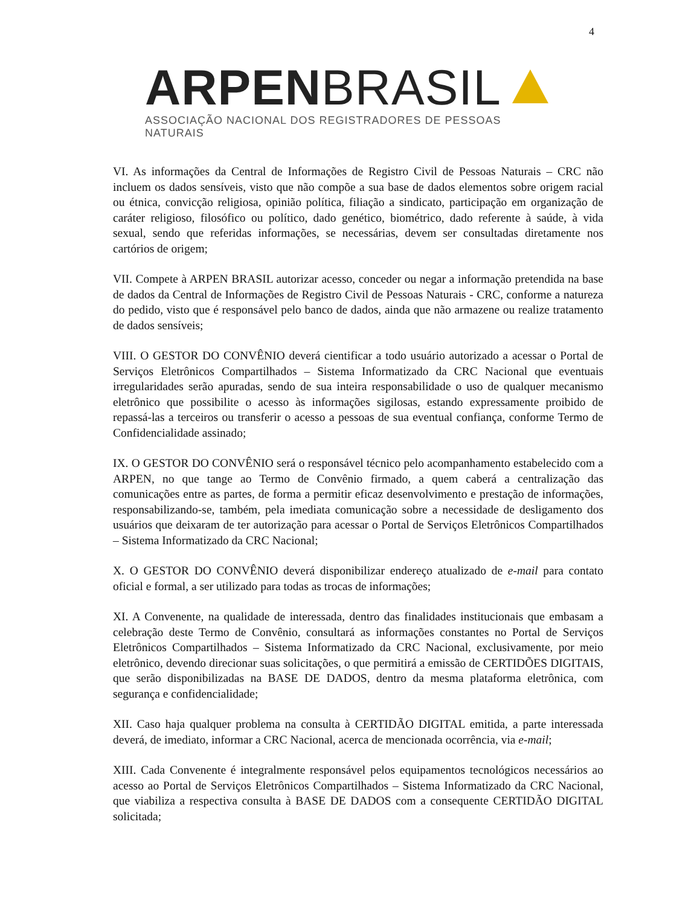4
ARPEN BRASIL
ASSOCIAÇÃO NACIONAL DOS REGISTRADORES DE PESSOAS NATURAIS
VI. As informações da Central de Informações de Registro Civil de Pessoas Naturais – CRC não incluem os dados sensíveis, visto que não compõe a sua base de dados elementos sobre origem racial ou étnica, convicção religiosa, opinião política, filiação a sindicato, participação em organização de caráter religioso, filosófico ou político, dado genético, biométrico, dado referente à saúde, à vida sexual, sendo que referidas informações, se necessárias, devem ser consultadas diretamente nos cartórios de origem;
VII. Compete à ARPEN BRASIL autorizar acesso, conceder ou negar a informação pretendida na base de dados da Central de Informações de Registro Civil de Pessoas Naturais - CRC, conforme a natureza do pedido, visto que é responsável pelo banco de dados, ainda que não armazene ou realize tratamento de dados sensíveis;
VIII. O GESTOR DO CONVÊNIO deverá cientificar a todo usuário autorizado a acessar o Portal de Serviços Eletrônicos Compartilhados – Sistema Informatizado da CRC Nacional que eventuais irregularidades serão apuradas, sendo de sua inteira responsabilidade o uso de qualquer mecanismo eletrônico que possibilite o acesso às informações sigilosas, estando expressamente proibido de repassá-las a terceiros ou transferir o acesso a pessoas de sua eventual confiança, conforme Termo de Confidencialidade assinado;
IX. O GESTOR DO CONVÊNIO será o responsável técnico pelo acompanhamento estabelecido com a ARPEN, no que tange ao Termo de Convênio firmado, a quem caberá a centralização das comunicações entre as partes, de forma a permitir eficaz desenvolvimento e prestação de informações, responsabilizando-se, também, pela imediata comunicação sobre a necessidade de desligamento dos usuários que deixaram de ter autorização para acessar o Portal de Serviços Eletrônicos Compartilhados – Sistema Informatizado da CRC Nacional;
X. O GESTOR DO CONVÊNIO deverá disponibilizar endereço atualizado de e-mail para contato oficial e formal, a ser utilizado para todas as trocas de informações;
XI. A Convenente, na qualidade de interessada, dentro das finalidades institucionais que embasam a celebração deste Termo de Convênio, consultará as informações constantes no Portal de Serviços Eletrônicos Compartilhados – Sistema Informatizado da CRC Nacional, exclusivamente, por meio eletrônico, devendo direcionar suas solicitações, o que permitirá a emissão de CERTIDÕES DIGITAIS, que serão disponibilizadas na BASE DE DADOS, dentro da mesma plataforma eletrônica, com segurança e confidencialidade;
XII. Caso haja qualquer problema na consulta à CERTIDÃO DIGITAL emitida, a parte interessada deverá, de imediato, informar a CRC Nacional, acerca de mencionada ocorrência, via e-mail;
XIII. Cada Convenente é integralmente responsável pelos equipamentos tecnológicos necessários ao acesso ao Portal de Serviços Eletrônicos Compartilhados – Sistema Informatizado da CRC Nacional, que viabiliza a respectiva consulta à BASE DE DADOS com a consequente CERTIDÃO DIGITAL solicitada;